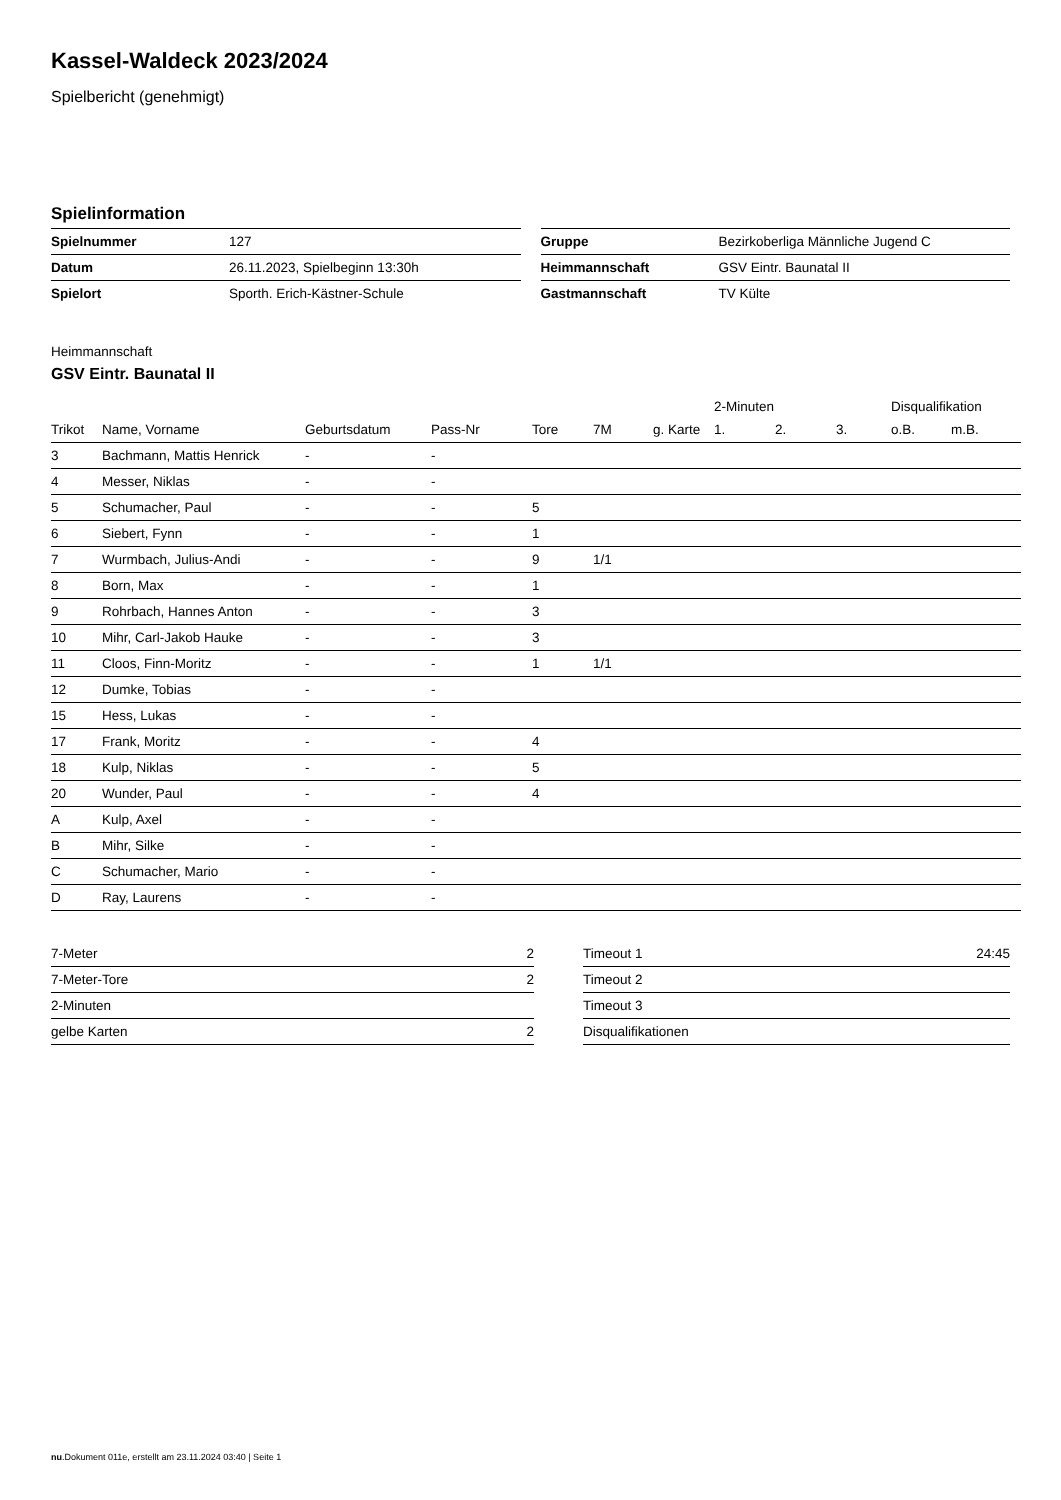Kassel-Waldeck 2023/2024
Spielbericht (genehmigt)
Spielinformation
| Spielnummer | 127 |
| Datum | 26.11.2023, Spielbeginn 13:30h |
| Spielort | Sporth. Erich-Kästner-Schule |
| Gruppe | Bezirkoberliga Männliche Jugend C |
| Heimmannschaft | GSV Eintr. Baunatal II |
| Gastmannschaft | TV Külte |
Heimmannschaft
GSV Eintr. Baunatal II
| | | | | | | | 2-Minuten | | | Disqualifikation | |
| --- | --- | --- | --- | --- | --- | --- | --- | --- | --- | --- | --- |
| Trikot | Name, Vorname | Geburtsdatum | Pass-Nr | Tore | 7M | g. Karte | 1. | 2. | 3. | o.B. | m.B. |
| 3 | Bachmann, Mattis Henrick | - | - | | | | | | | | |
| 4 | Messer, Niklas | - | - | | | | | | | | |
| 5 | Schumacher, Paul | - | - | 5 | | | | | | | |
| 6 | Siebert, Fynn | - | - | 1 | | | | | | | |
| 7 | Wurmbach, Julius-Andi | - | - | 9 | 1/1 | | | | | | |
| 8 | Born, Max | - | - | 1 | | | | | | | |
| 9 | Rohrbach, Hannes Anton | - | - | 3 | | | | | | | |
| 10 | Mihr, Carl-Jakob Hauke | - | - | 3 | | | | | | | |
| 11 | Cloos, Finn-Moritz | - | - | 1 | 1/1 | | | | | | |
| 12 | Dumke, Tobias | - | - | | | | | | | | |
| 15 | Hess, Lukas | - | - | | | | | | | | |
| 17 | Frank, Moritz | - | - | 4 | | | | | | | |
| 18 | Kulp, Niklas | - | - | 5 | | | | | | | |
| 20 | Wunder, Paul | - | - | 4 | | | | | | | |
| A | Kulp, Axel | - | - | | | | | | | | |
| B | Mihr, Silke | - | - | | | | | | | | |
| C | Schumacher, Mario | - | - | | | | | | | | |
| D | Ray, Laurens | - | - | | | | | | | | |
| 7-Meter | 2 |
| 7-Meter-Tore | 2 |
| 2-Minuten | |
| gelbe Karten | 2 |
| Timeout 1 | 24:45 |
| Timeout 2 | |
| Timeout 3 | |
| Disqualifikationen | |
nu.Dokument 011e, erstellt am 23.11.2024 03:40 | Seite 1